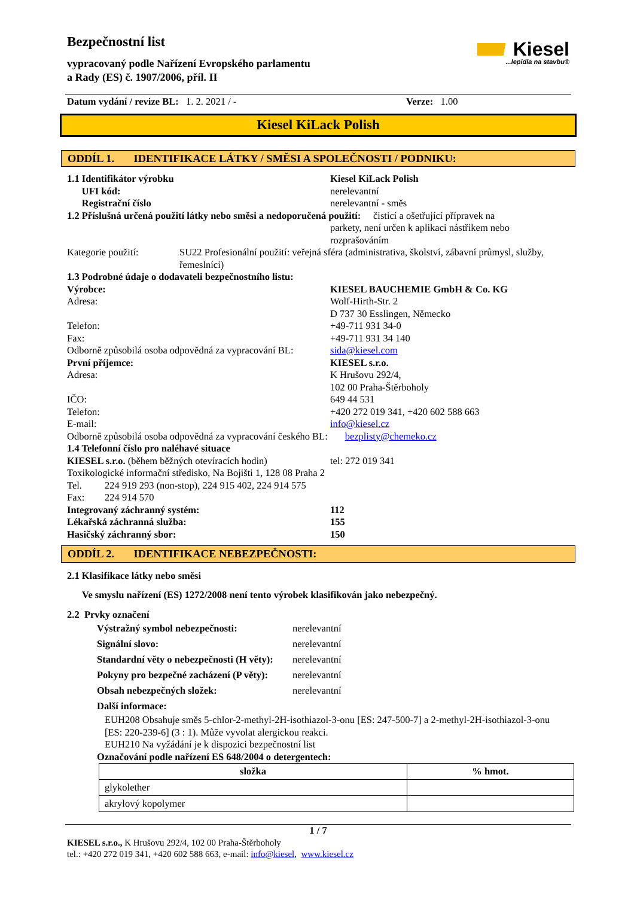Bezpečnostní list
vypracovaný podle Nařízení Evropského parlamentu
a Rady (ES) č. 1907/2006, příl. II
Kiesel
...lepidla na stavbu®
Datum vydání / revize BL: 1. 2. 2021 / - Verze: 1.00
Kiesel KiLack Polish
ODDÍL 1. IDENTIFIKACE LÁTKY / SMĚSI A SPOLEČNOSTI / PODNIKU:
1.1 Identifikátor výrobku Kiesel KiLack Polish
UFI kód: nerelevantní
Registrační číslo nerelevantní - směs
1.2 Příslušná určená použití látky nebo směsi a nedoporučená použití: čisticí a ošetřující přípravek na
parkety, není určen k aplikaci nástřikem nebo rozprašováním
Kategorie použití: SU22 Profesionální použití: veřejná sféra (administrativa, školství, zábavní průmysl, služby, řemeslníci)
1.3 Podrobné údaje o dodavateli bezpečnostního listu:
Výrobce: KIESEL BAUCHEMIE GmbH & Co. KG
Adresa: Wolf-Hirth-Str. 2
D 737 30 Esslingen, Německo
Telefon: +49-711 931 34-0
Fax: +49-711 931 34 140
Odborně způsobilá osoba odpovědná za vypracování BL:
sida@kiesel.com
První příjemce: KIESEL s.r.o.
Adresa: K Hrušovu 292/4,
102 00 Praha-Štěrboholy
IČO: 649 44 531
Telefon: +420 272 019 341, +420 602 588 663
E-mail: info@kiesel.cz
Odborně způsobilá osoba odpovědná za vypracování českého BL: bezplisty@chemeko.cz
1.4 Telefonní číslo pro naléhavé situace
KIESEL s.r.o. (během běžných otevíracích hodin)
tel: 272 019 341
Toxikologické informační středisko, Na Bojišti 1, 128 08 Praha 2
Tel. 224 919 293 (non-stop), 224 915 402, 224 914 575
Fax: 224 914 570
Integrovaný záchranný systém: 112
Lékařská záchranná služba: 155
Hasičský záchranný sbor: 150
ODDÍL 2. IDENTIFIKACE NEBEZPEČNOSTI:
2.1 Klasifikace látky nebo směsi
Ve smyslu nařízení (ES) 1272/2008 není tento výrobek klasifikován jako nebezpečný.
2.2 Prvky označení
Výstražný symbol nebezpečnosti: nerelevantní
Signální slovo: nerelevantní
Standardní věty o nebezpečnosti (H věty):
nerelevantní
Pokyny pro bezpečné zacházení (P věty):
nerelevantní
Obsah nebezpečných složek: nerelevantní
Další informace:
EUH208 Obsahuje směs 5-chlor-2-methyl-2H-isothiazol-3-onu [ES: 247-500-7] a 2-methyl-2H-isothiazol-3-onu [ES: 220-239-6] (3 : 1). Může vyvolat alergickou reakci.
EUH210 Na vyžádání je k dispozici bezpečnostní list
Označování podle nařízení ES 648/2004 o detergentech:
| složka | % hmot. |
| --- | --- |
| glykolether | |
| akrylový kopolymer | |
1 / 7
KIESEL s.r.o., K Hrušovu 292/4, 102 00 Praha-Štěrboholy
tel.: +420 272 019 341, +420 602 588 663, e-mail: info@kiesel, www.kiesel.cz